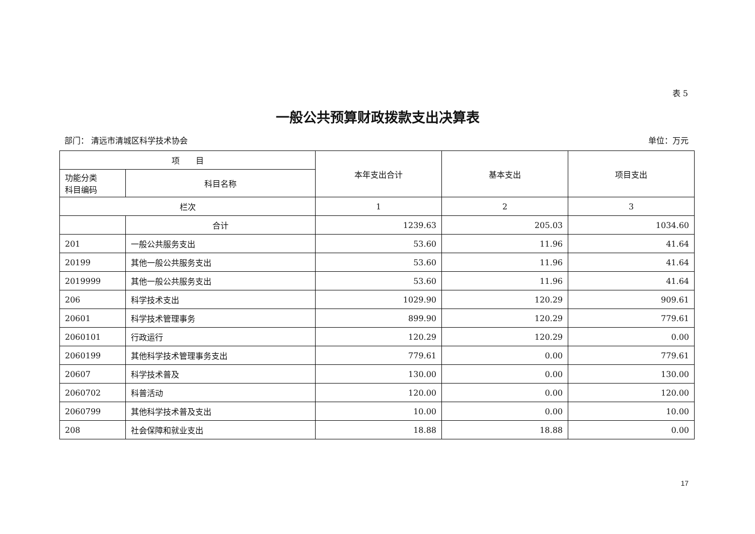表 5
一般公共预算财政拨款支出决算表
部门： 清远市清城区科学技术协会 单位：万元
| 项 目 | | 本年支出合计 | 基本支出 | 项目支出 |
| --- | --- | --- | --- | --- |
| 功能分类 科目编码 | 科目名称 | | | |
| 栏次 | | 1 | 2 | 3 |
| | 合计 | 1239.63 | 205.03 | 1034.60 |
| 201 | 一般公共服务支出 | 53.60 | 11.96 | 41.64 |
| 20199 | 其他一般公共服务支出 | 53.60 | 11.96 | 41.64 |
| 2019999 | 其他一般公共服务支出 | 53.60 | 11.96 | 41.64 |
| 206 | 科学技术支出 | 1029.90 | 120.29 | 909.61 |
| 20601 | 科学技术管理事务 | 899.90 | 120.29 | 779.61 |
| 2060101 | 行政运行 | 120.29 | 120.29 | 0.00 |
| 2060199 | 其他科学技术管理事务支出 | 779.61 | 0.00 | 779.61 |
| 20607 | 科学技术普及 | 130.00 | 0.00 | 130.00 |
| 2060702 | 科普活动 | 120.00 | 0.00 | 120.00 |
| 2060799 | 其他科学技术普及支出 | 10.00 | 0.00 | 10.00 |
| 208 | 社会保障和就业支出 | 18.88 | 18.88 | 0.00 |
17